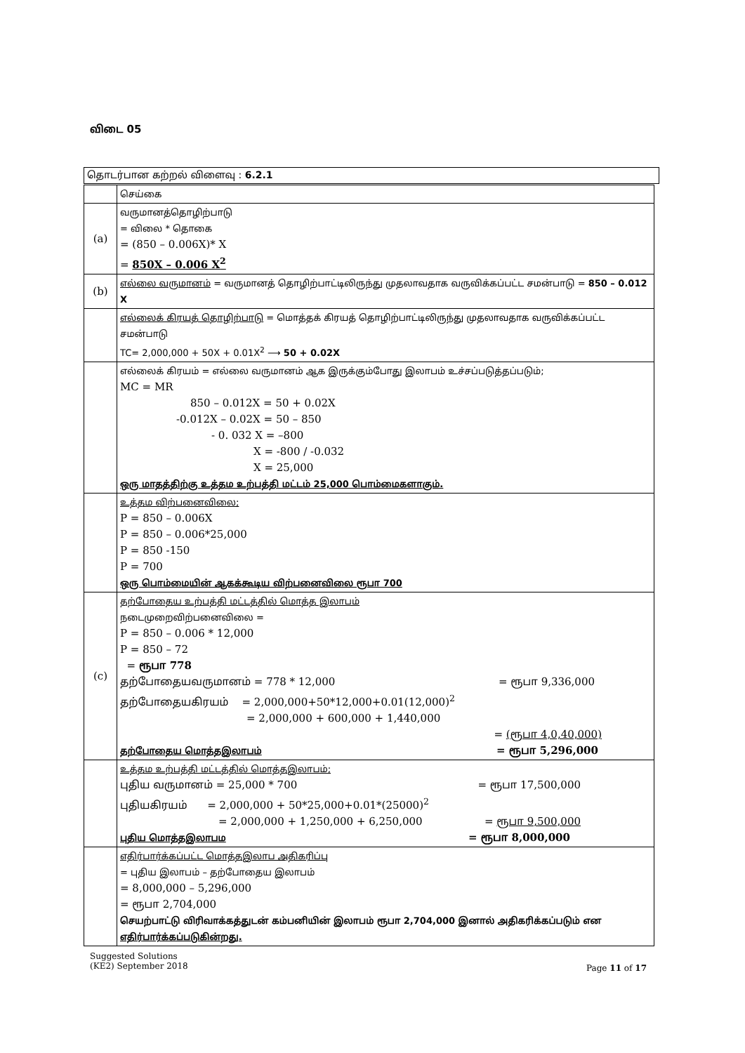விடை 05
தொடர்பான கற்றல் விளைவு : 6.2.1
| | செய்கை |
| (a) | வருமானத்தொழிற்பாடு = விலை * தொகை = (850 – 0.006X)* X = 850X – 0.006 X<sup>2</sup> |
| (b) | எல்லை வருமானம் = வருமானத் தொழிற்பாட்டிலிருந்து முதலாவதாக வருவிக்கப்பட்ட சமன்பாடு = 850 – 0.012 X |
| | எல்லைக் கிரயத் தொழிற்பாடு = மொத்தக் கிரயத் தொழிற்பாட்டிலிருந்து முதலாவதாக வருவிக்கப்பட்ட சமன்பாடு TC= 2,000,000 + 50X + 0.01X<sup>2</sup> ⟶ 50 + 0.02X |
| | எல்லைக் கிரயம் = எல்லை வருமானம் ஆக இருக்கும்போது இலாபம் உச்சப்படுத்தப்படும்; MC = MR 850 – 0.012X = 50 + 0.02X -0.012X – 0.02X = 50 – 850 - 0. 032 X = –800 X = -800 / -0.032 X = 25,000 ஒரு மாதத்திற்கு உத்தம உற்பத்தி மட்டம் 25,000 பொம்மைகளாகும். |
| | உத்தம விற்பனைவிலை; P = 850 – 0.006X P = 850 – 0.006*25,000 P = 850 -150 P = 700 ஒரு பொம்மையின் ஆகக்கூடிய விற்பனைவிலை ரூபா 700 |
| (c) | தற்போதைய உற்பத்தி மட்டத்தில் மொத்த இலாபம் நடைமுறைவிற்பனைவிலை = P = 850 – 0.006 * 12,000 P = 850 – 72 = ரூபா 778 தற்போதையவருமானம் = 778 * 12,000 = ரூபா 9,336,000 தற்போதையகிரயம் = 2,000,000+50*12,000+0.01(12,000)<sup>2</sup> = 2,000,000 + 600,000 + 1,440,000 = (ரூபா 4,0,40,000) தற்போதைய மொத்தஇலாபம் = ரூபா 5,296,000 |
| | உத்தம உற்பத்தி மட்டத்தில் மொத்தஇலாபம்; புதிய வருமானம் = 25,000 * 700 = ரூபா 17,500,000 புதியகிரயம் = 2,000,000 + 50*25,000+0.01*(25000)<sup>2</sup> = 2,000,000 + 1,250,000 + 6,250,000 = ரூபா 9,500,000 புதிய மொத்தஇலாபம = ரூபா 8,000,000 |
| | எதிர்பார்க்கப்பட்ட மொத்தஇலாப அதிகரிப்பு = புதிய இலாபம் – தற்போதைய இலாபம் = 8,000,000 – 5,296,000 = ரூபா 2,704,000 செயற்பாட்டு விரிவாக்கத்துடன் கம்பனியின் இலாபம் ரூபா 2,704,000 இனால் அதிகரிக்கப்படும் என எதிர்பார்க்கப்படுகின்றது. |
Suggested Solutions
(KE2) September 2018
Page 11 of 17